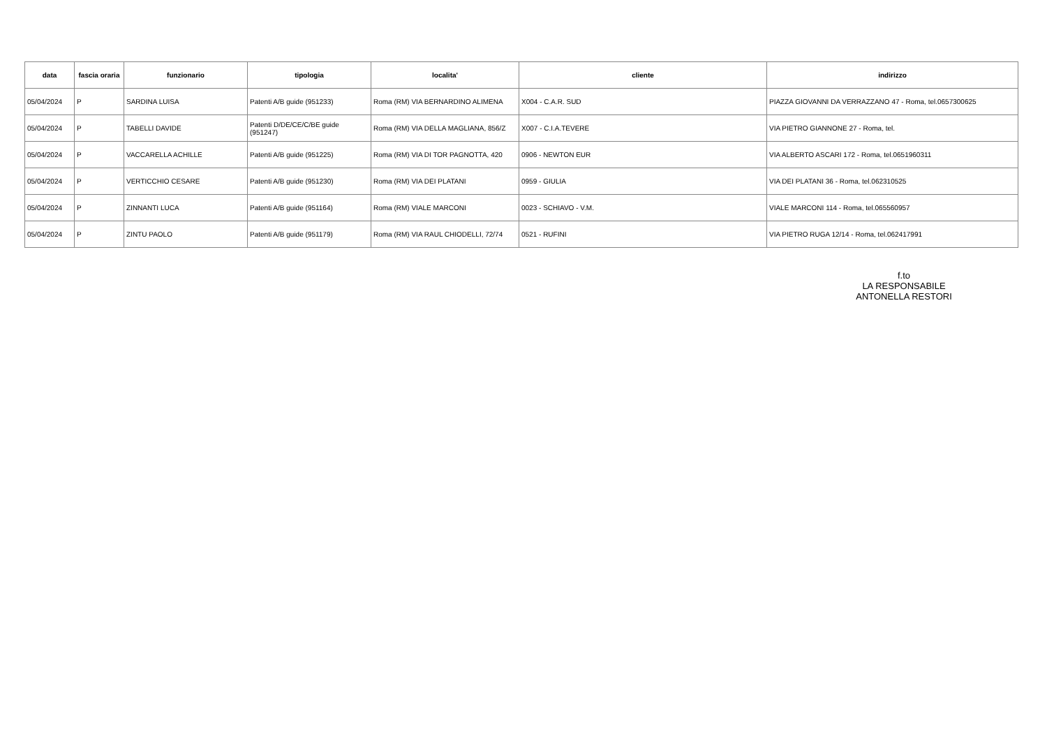| data | fascia oraria | funzionario | tipologia | localita' | cliente | indirizzo |
| --- | --- | --- | --- | --- | --- | --- |
| 05/04/2024 | P | SARDINA LUISA | Patenti A/B guide (951233) | Roma (RM) VIA BERNARDINO ALIMENA | X004 - C.A.R. SUD | PIAZZA GIOVANNI DA VERRAZZANO 47 - Roma, tel.0657300625 |
| 05/04/2024 | P | TABELLI DAVIDE | Patenti D/DE/CE/C/BE guide (951247) | Roma (RM) VIA DELLA MAGLIANA, 856/Z | X007 - C.I.A.TEVERE | VIA PIETRO GIANNONE 27 - Roma, tel. |
| 05/04/2024 | P | VACCARELLA ACHILLE | Patenti A/B guide (951225) | Roma (RM) VIA DI TOR PAGNOTTA, 420 | 0906 - NEWTON EUR | VIA ALBERTO ASCARI 172 - Roma, tel.0651960311 |
| 05/04/2024 | P | VERTICCHIO CESARE | Patenti A/B guide (951230) | Roma (RM) VIA DEI PLATANI | 0959 - GIULIA | VIA DEI PLATANI 36 - Roma, tel.062310525 |
| 05/04/2024 | P | ZINNANTI LUCA | Patenti A/B guide (951164) | Roma (RM) VIALE MARCONI | 0023 - SCHIAVO - V.M. | VIALE MARCONI 114 - Roma, tel.065560957 |
| 05/04/2024 | P | ZINTU PAOLO | Patenti A/B guide (951179) | Roma (RM) VIA RAUL CHIODELLI, 72/74 | 0521 - RUFINI | VIA PIETRO RUGA 12/14 - Roma, tel.062417991 |
f.to
LA RESPONSABILE
ANTONELLA RESTORI